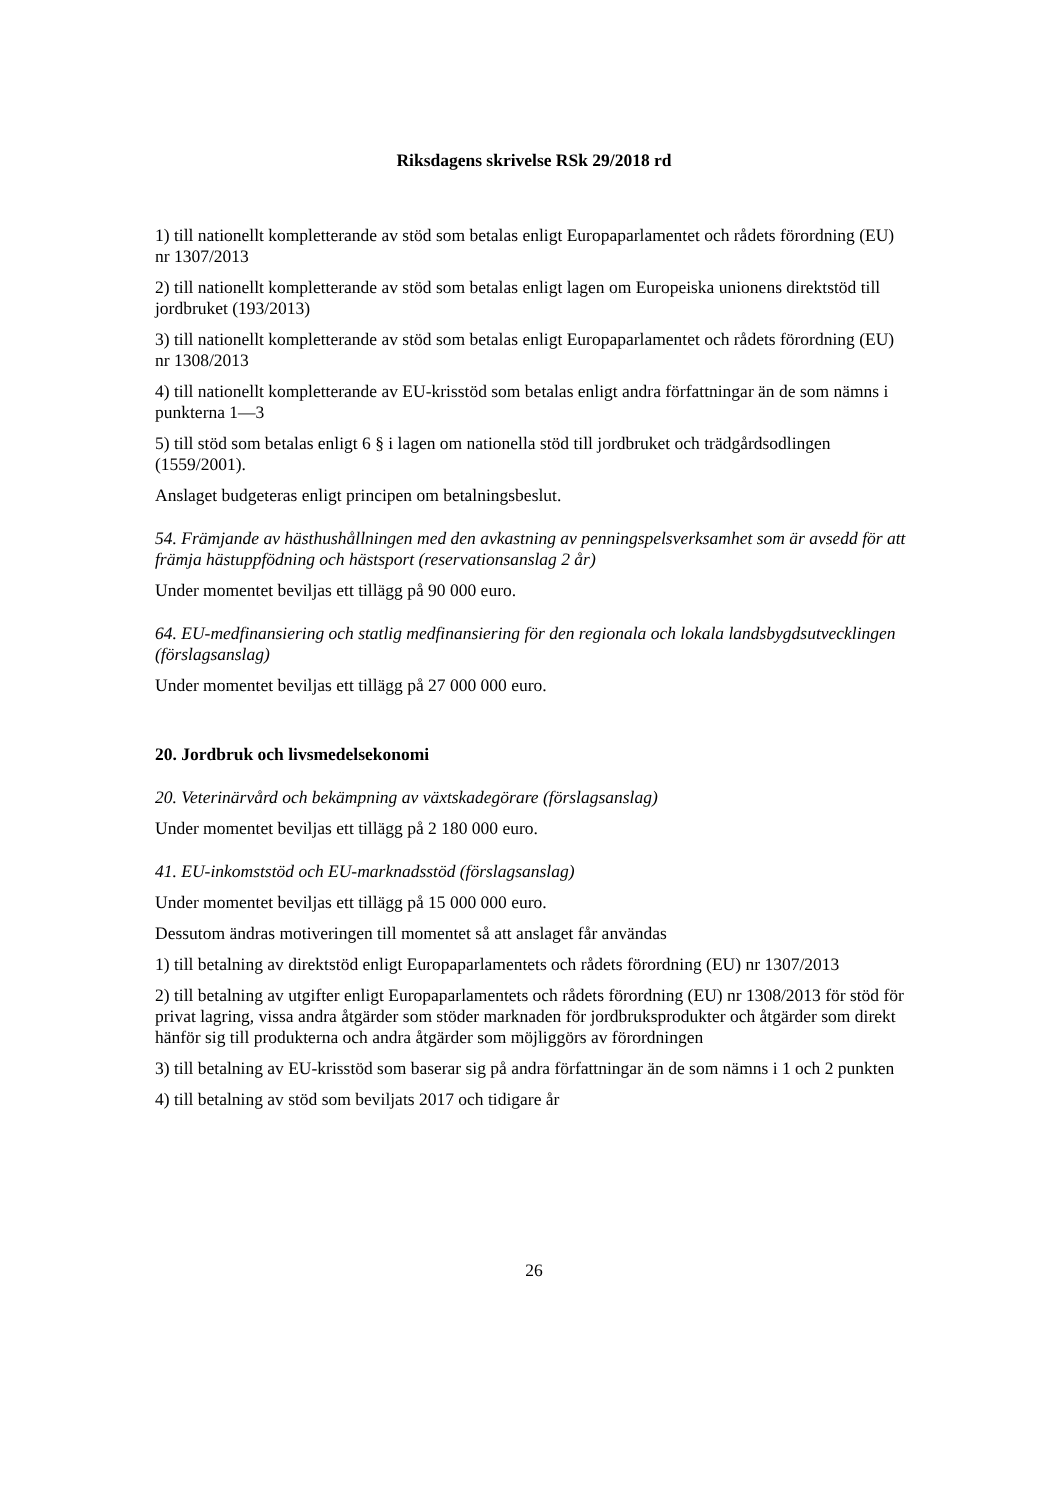Riksdagens skrivelse RSk 29/2018 rd
1) till nationellt kompletterande av stöd som betalas enligt Europaparlamentet och rådets förordning (EU) nr 1307/2013
2) till nationellt kompletterande av stöd som betalas enligt lagen om Europeiska unionens direktstöd till jordbruket (193/2013)
3) till nationellt kompletterande av stöd som betalas enligt Europaparlamentet och rådets förordning (EU) nr 1308/2013
4) till nationellt kompletterande av EU-krisstöd som betalas enligt andra författningar än de som nämns i punkterna 1—3
5) till stöd som betalas enligt 6 § i lagen om nationella stöd till jordbruket och trädgårdsodlingen (1559/2001).
Anslaget budgeteras enligt principen om betalningsbeslut.
54. Främjande av hästhushållningen med den avkastning av penningspelsverksamhet som är avsedd för att främja hästuppfödning och hästsport (reservationsanslag 2 år)
Under momentet beviljas ett tillägg på 90 000 euro.
64. EU-medfinansiering och statlig medfinansiering för den regionala och lokala landsbygdsutvecklingen (förslagsanslag)
Under momentet beviljas ett tillägg på 27 000 000 euro.
20. Jordbruk och livsmedelsekonomi
20. Veterinärvård och bekämpning av växtskadegörare (förslagsanslag)
Under momentet beviljas ett tillägg på 2 180 000 euro.
41. EU-inkomststöd och EU-marknadsstöd (förslagsanslag)
Under momentet beviljas ett tillägg på 15 000 000 euro.
Dessutom ändras motiveringen till momentet så att anslaget får användas
1) till betalning av direktstöd enligt Europaparlamentets och rådets förordning (EU) nr 1307/2013
2) till betalning av utgifter enligt Europaparlamentets och rådets förordning (EU) nr 1308/2013 för stöd för privat lagring, vissa andra åtgärder som stöder marknaden för jordbruksprodukter och åtgärder som direkt hänför sig till produkterna och andra åtgärder som möjliggörs av förordningen
3) till betalning av EU-krisstöd som baserar sig på andra författningar än de som nämns i 1 och 2 punkten
4) till betalning av stöd som beviljats 2017 och tidigare år
26